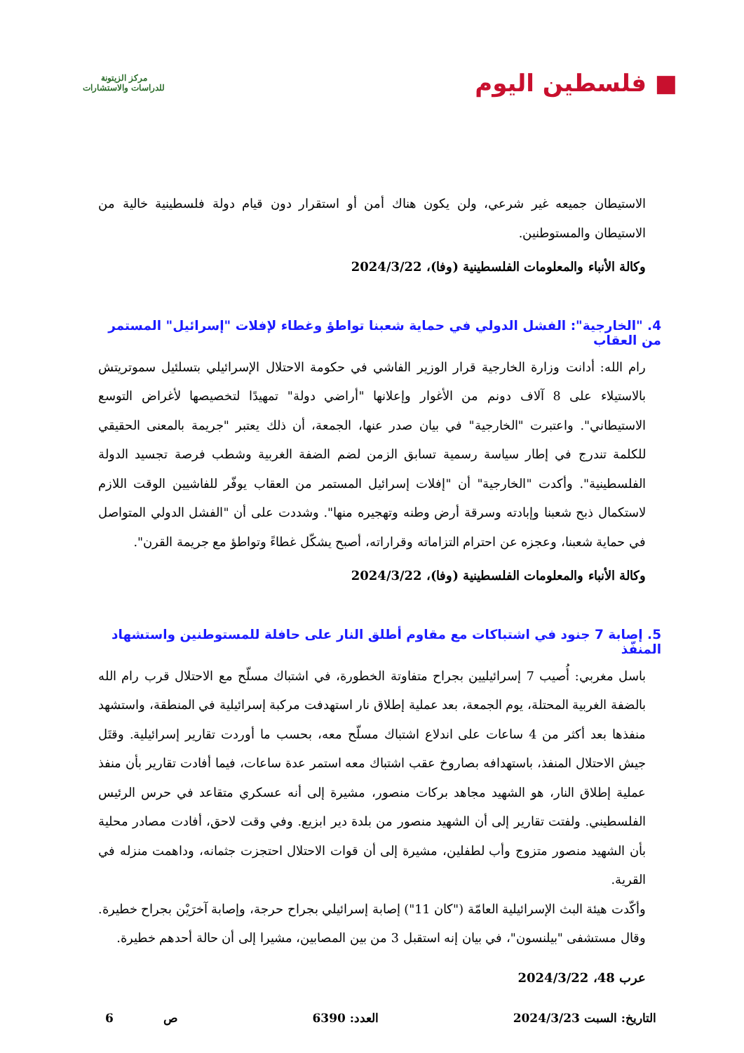■ فلسطين اليوم
مركز الزيتونة
للدراسات والاستشارات
الاستيطان جميعه غير شرعي، ولن يكون هناك أمن أو استقرار دون قيام دولة فلسطينية خالية من الاستيطان والمستوطنين.
وكالة الأنباء والمعلومات الفلسطينية (وفا)، 2024/3/22
4. "الخارجية": الفشل الدولي في حماية شعبنا تواطؤ وغطاء لإفلات "إسرائيل" المستمر من العقاب
رام الله: أدانت وزارة الخارجية قرار الوزير الفاشي في حكومة الاحتلال الإسرائيلي بتسلئيل سموتريتش بالاستيلاء على 8 آلاف دونم من الأغوار وإعلانها "أراضي دولة" تمهيدًا لتخصيصها لأغراض التوسع الاستيطاني". واعتبرت "الخارجية" في بيان صدر عنها، الجمعة، أن ذلك يعتبر "جريمة بالمعنى الحقيقي للكلمة تندرج في إطار سياسة رسمية تسابق الزمن لضم الضفة الغربية وشطب فرصة تجسيد الدولة الفلسطينية". وأكدت "الخارجية" أن "إفلات إسرائيل المستمر من العقاب يوفّر للفاشيين الوقت اللازم لاستكمال ذبح شعبنا وإبادته وسرقة أرض وطنه وتهجيره منها". وشددت على أن "الفشل الدولي المتواصل في حماية شعبنا، وعجزه عن احترام التزاماته وقراراته، أصبح يشكّل غطاءً وتواطؤ مع جريمة القرن".
وكالة الأنباء والمعلومات الفلسطينية (وفا)، 2024/3/22
5. إصابة 7 جنود في اشتباكات مع مقاوم أطلق النار على حافلة للمستوطنين واستشهاد المنفّذ
باسل مغربي: أُصيب 7 إسرائيليين بجراح متفاوتة الخطورة، في اشتباك مسلّح مع الاحتلال قرب رام الله بالضفة الغربية المحتلة، يوم الجمعة، بعد عملية إطلاق نار استهدفت مركبة إسرائيلية في المنطقة، واستشهد منفذها بعد أكثر من 4 ساعات على اندلاع اشتباك مسلّح معه، بحسب ما أوردت تقارير إسرائيلية. وقتَل جيش الاحتلال المنفذ، باستهدافه بصاروخ عقب اشتباك معه استمر عدة ساعات، فيما أفادت تقارير بأن منفذ عملية إطلاق النار، هو الشهيد مجاهد بركات منصور، مشيرة إلى أنه عسكري متقاعد في حرس الرئيس الفلسطيني. ولفتت تقارير إلى أن الشهيد منصور من بلدة دير ابزيع. وفي وقت لاحق، أفادت مصادر محلية بأن الشهيد منصور متزوج وأب لطفلين، مشيرة إلى أن قوات الاحتلال احتجزت جثمانه، وداهمت منزله في القرية.
وأكّدت هيئة البث الإسرائيلية العامّة ("كان 11") إصابة إسرائيلي بجراح حرجة، وإصابة آخرَيْن بجراح خطيرة. وقال مستشفى "بيلنسون"، في بيان إنه استقبل 3 من بين المصابين، مشيرا إلى أن حالة أحدهم خطيرة.
عرب 48، 2024/3/22
التاريخ: السبت 2024/3/23 العدد: 6390 ص 6